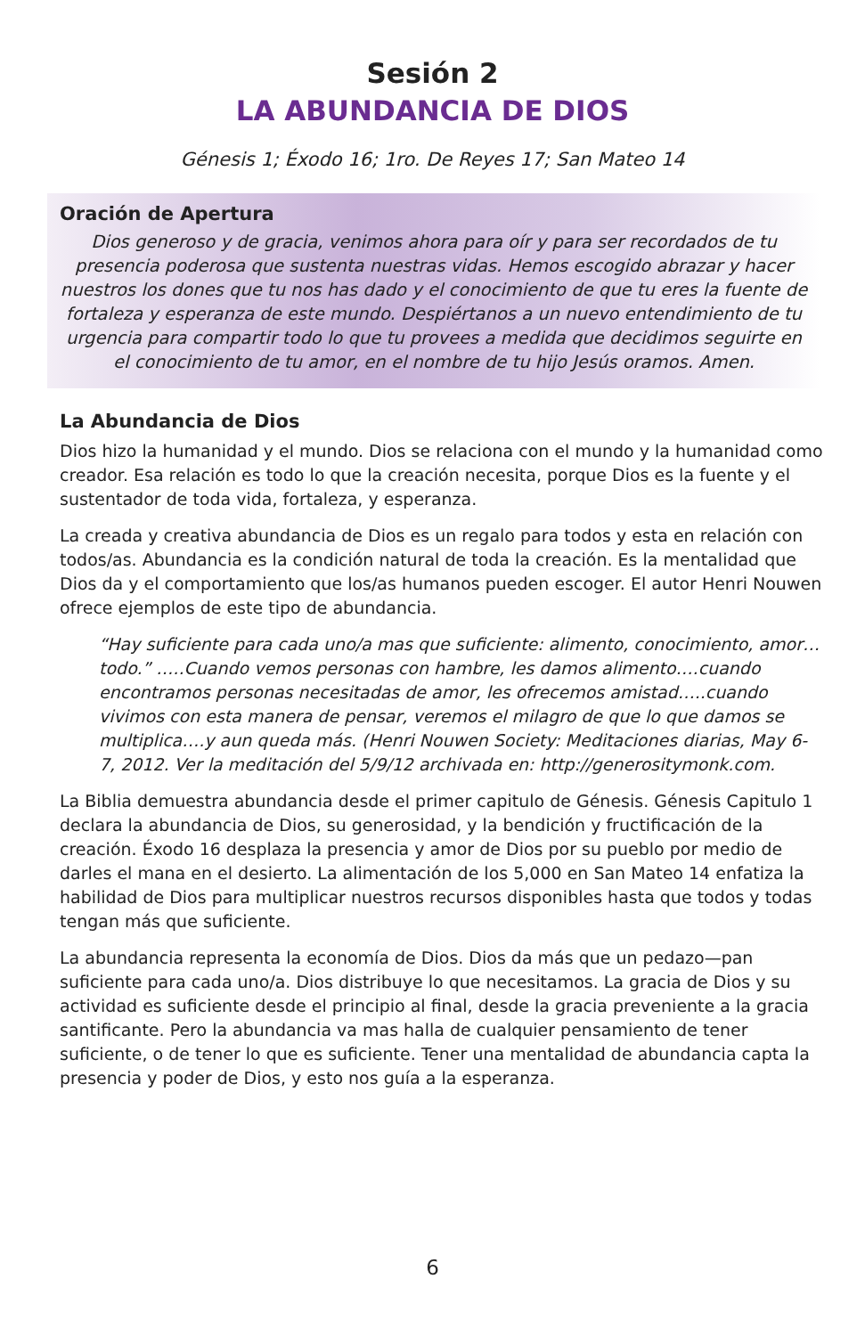Sesión 2
LA ABUNDANCIA DE DIOS
Génesis 1; Éxodo 16; 1ro. De Reyes 17; San Mateo 14
Oración de Apertura
Dios generoso y de gracia, venimos ahora para oír y para ser recordados de tu presencia poderosa que sustenta nuestras vidas. Hemos escogido abrazar y hacer nuestros los dones que tu nos has dado y el conocimiento de que tu eres la fuente de fortaleza y esperanza de este mundo. Despiértanos a un nuevo entendimiento de tu urgencia para compartir todo lo que tu provees a medida que decidimos seguirte en el conocimiento de tu amor, en el nombre de tu hijo Jesús oramos. Amen.
La Abundancia de Dios
Dios hizo la humanidad y el mundo. Dios se relaciona con el mundo y la humanidad como creador. Esa relación es todo lo que la creación necesita, porque Dios es la fuente y el sustentador de toda vida, fortaleza, y esperanza.
La creada y creativa abundancia de Dios es un regalo para todos y esta en relación con todos/as. Abundancia es la condición natural de toda la creación. Es la mentalidad que Dios da y el comportamiento que los/as humanos pueden escoger. El autor Henri Nouwen ofrece ejemplos de este tipo de abundancia.
“Hay suficiente para cada uno/a mas que suficiente: alimento, conocimiento, amor… todo.” …..Cuando vemos personas con hambre, les damos alimento….cuando encontramos personas necesitadas de amor, les ofrecemos amistad…..cuando vivimos con esta manera de pensar, veremos el milagro de que lo que damos se multiplica….y aun queda más. (Henri Nouwen Society: Meditaciones diarias, May 6-7, 2012. Ver la meditación del 5/9/12 archivada en: http://generositymonk.com.
La Biblia demuestra abundancia desde el primer capitulo de Génesis. Génesis Capitulo 1 declara la abundancia de Dios, su generosidad, y la bendición y fructificación de la creación. Éxodo 16 desplaza la presencia y amor de Dios por su pueblo por medio de darles el mana en el desierto. La alimentación de los 5,000 en San Mateo 14 enfatiza la habilidad de Dios para multiplicar nuestros recursos disponibles hasta que todos y todas tengan más que suficiente.
La abundancia representa la economía de Dios. Dios da más que un pedazo—pan suficiente para cada uno/a. Dios distribuye lo que necesitamos. La gracia de Dios y su actividad es suficiente desde el principio al final, desde la gracia preveniente a la gracia santificante. Pero la abundancia va mas halla de cualquier pensamiento de tener suficiente, o de tener lo que es suficiente. Tener una mentalidad de abundancia capta la presencia y poder de Dios, y esto nos guía a la esperanza.
6